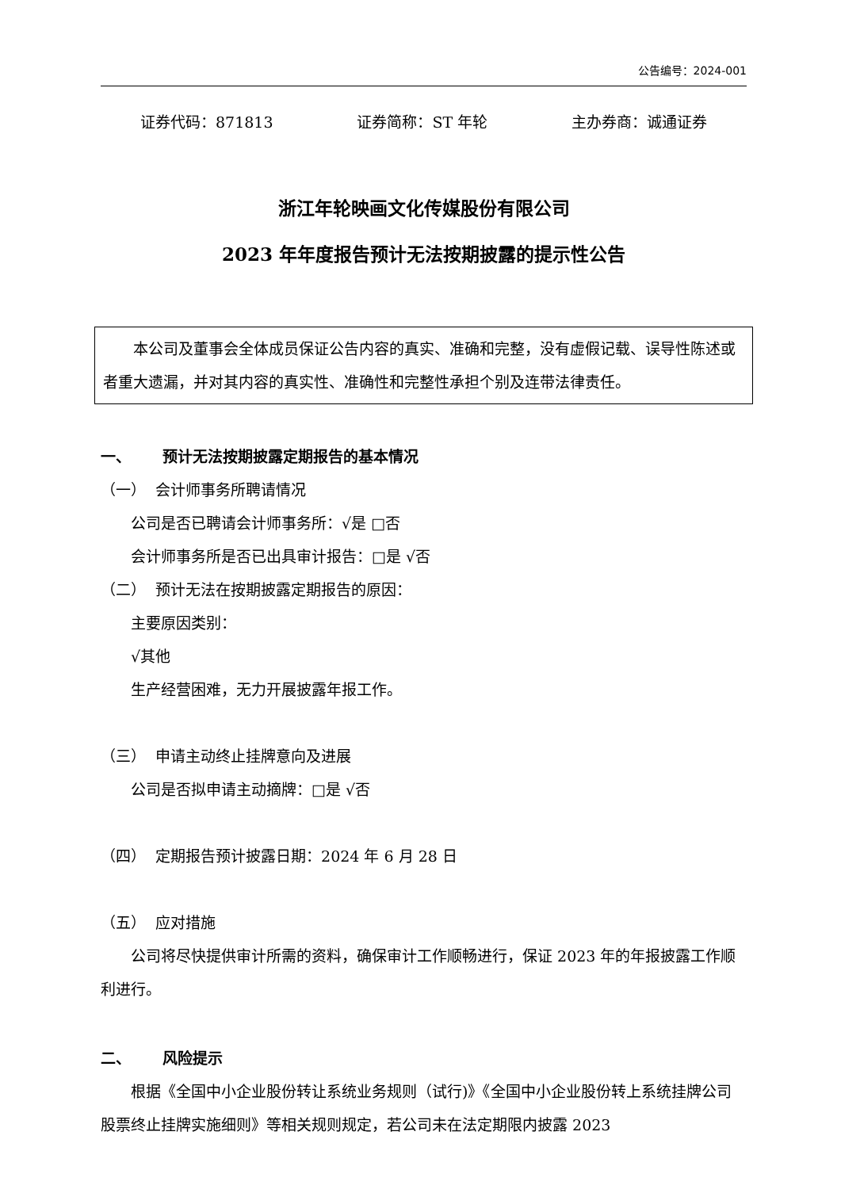公告编号：2024-001
证券代码：871813 证券简称：ST 年轮 主办券商：诚通证券
浙江年轮映画文化传媒股份有限公司
2023 年年度报告预计无法按期披露的提示性公告
本公司及董事会全体成员保证公告内容的真实、准确和完整，没有虚假记载、误导性陈述或者重大遗漏，并对其内容的真实性、准确性和完整性承担个别及连带法律责任。
一、 预计无法按期披露定期报告的基本情况
（一） 会计师事务所聘请情况
公司是否已聘请会计师事务所：√是 □否
会计师事务所是否已出具审计报告：□是 √否
（二） 预计无法在按期披露定期报告的原因：
主要原因类别：
√其他
生产经营困难，无力开展披露年报工作。
（三） 申请主动终止挂牌意向及进展
公司是否拟申请主动摘牌：□是 √否
（四） 定期报告预计披露日期：2024 年 6 月 28 日
（五） 应对措施
公司将尽快提供审计所需的资料，确保审计工作顺畅进行，保证 2023 年的年报披露工作顺利进行。
二、 风险提示
根据《全国中小企业股份转让系统业务规则（试行)》《全国中小企业股份转上系统挂牌公司股票终止挂牌实施细则》等相关规则规定，若公司未在法定期限内披露 2023